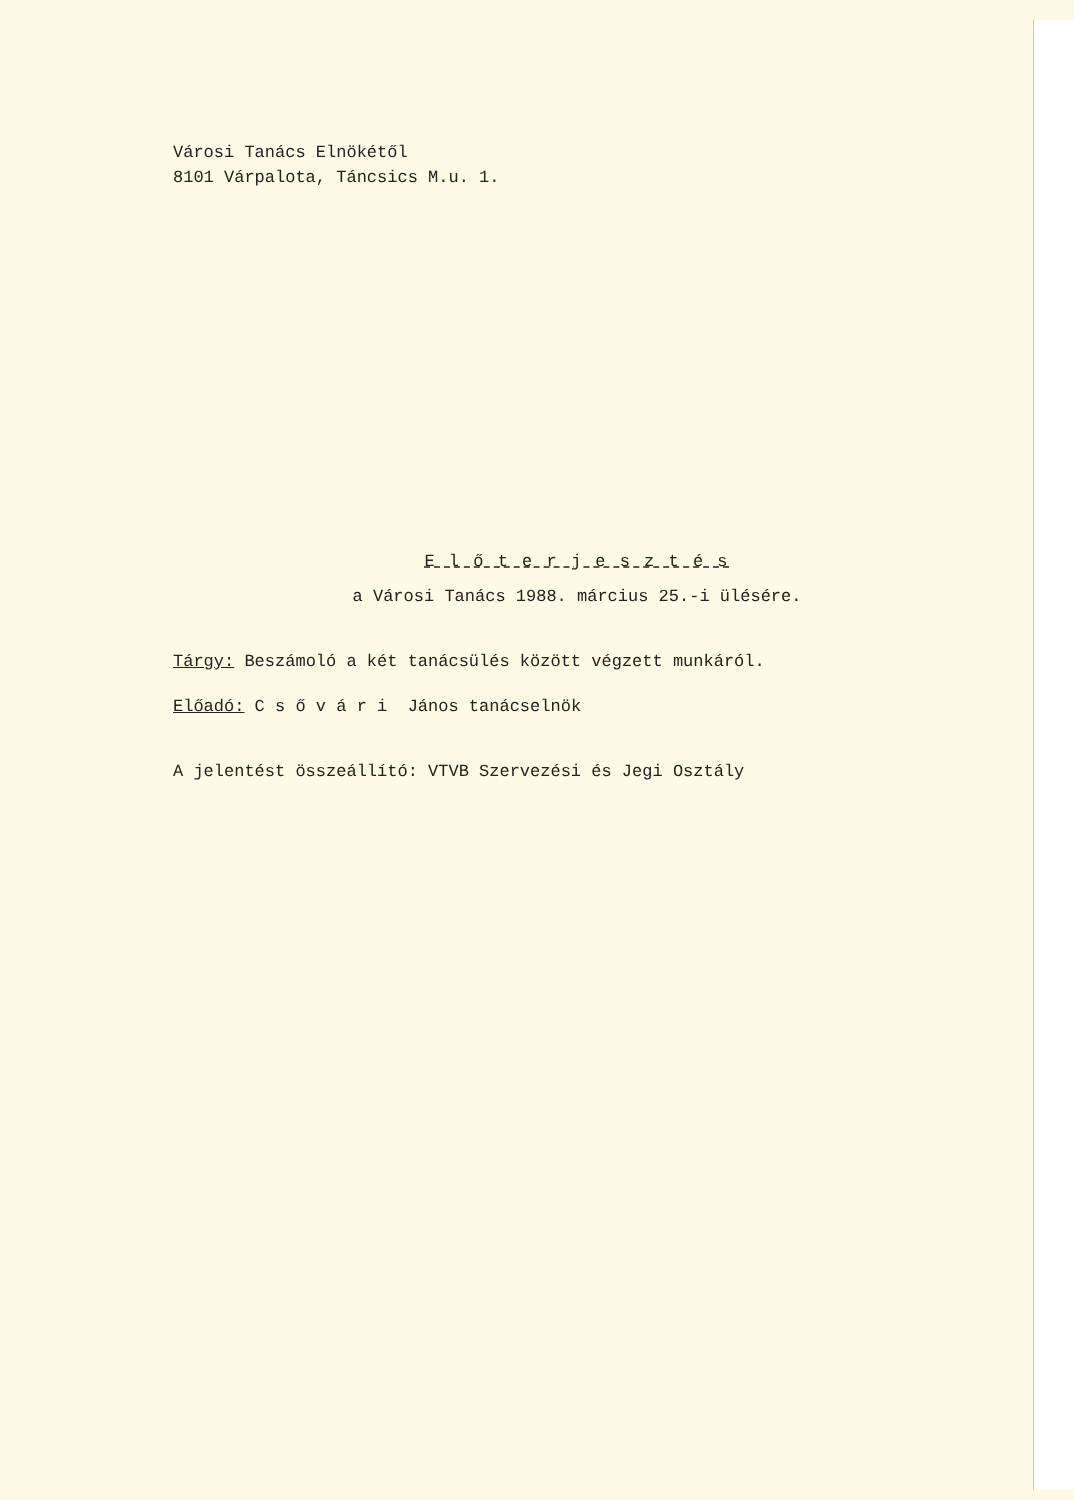Városi Tanács Elnökétől
8101 Várpalota, Táncsics M.u. 1.
E l ő t e r j e s z t é s
a Városi Tanács 1988. március 25.-i ülésére.
Tárgy: Beszámoló a két tanácsülés között végzett munkáról.
Előadó: C s ő v á r i János tanácselnök
A jelentést összeállító: VTVB Szervezési és Jegi Osztály